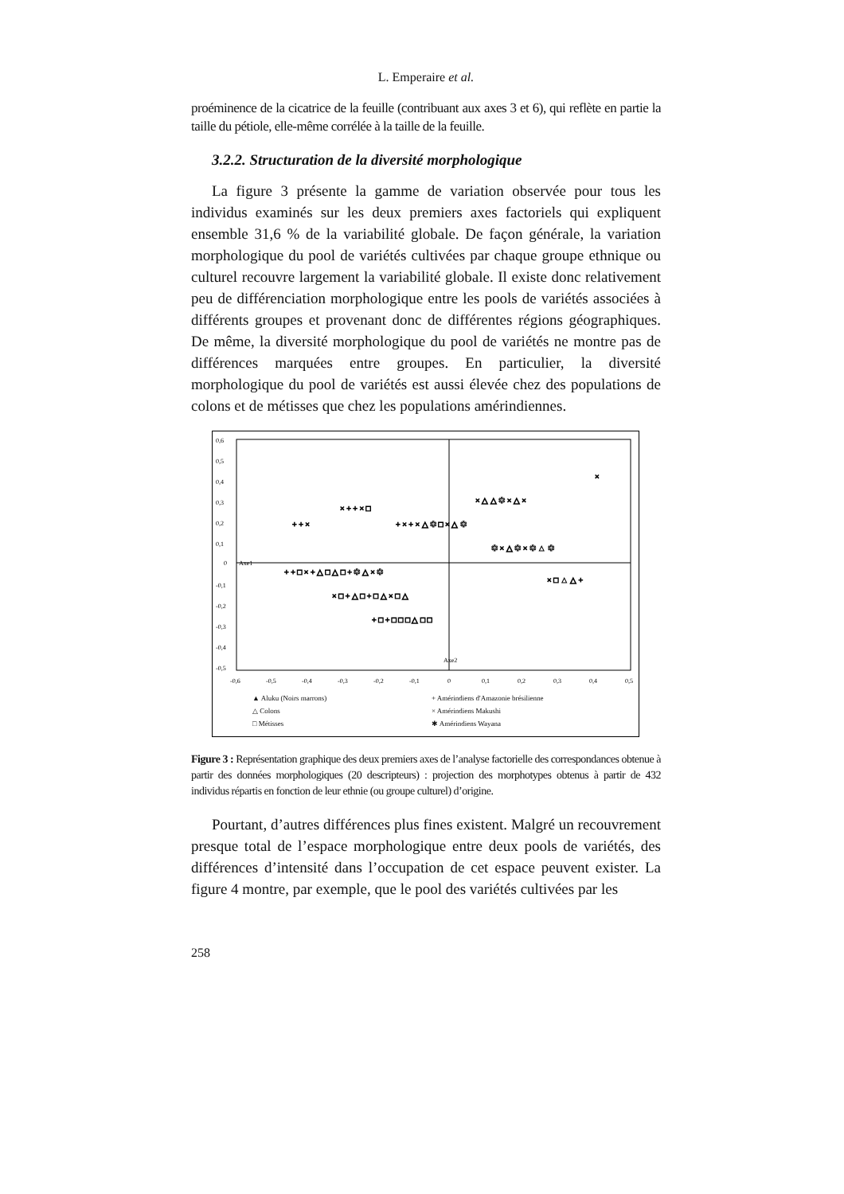L. Emperaire et al.
proéminence de la cicatrice de la feuille (contribuant aux axes 3 et 6), qui reflète en partie la taille du pétiole, elle-même corrélée à la taille de la feuille.
3.2.2. Structuration de la diversité morphologique
La figure 3 présente la gamme de variation observée pour tous les individus examinés sur les deux premiers axes factoriels qui expliquent ensemble 31,6 % de la variabilité globale. De façon générale, la variation morphologique du pool de variétés cultivées par chaque groupe ethnique ou culturel recouvre largement la variabilité globale. Il existe donc relativement peu de différenciation morphologique entre les pools de variétés associées à différents groupes et provenant donc de différentes régions géographiques. De même, la diversité morphologique du pool de variétés ne montre pas de différences marquées entre groupes. En particulier, la diversité morphologique du pool de variétés est aussi élevée chez des populations de colons et de métisses que chez les populations amérindiennes.
0,6
0,5
0,4
0,3
0,2
0,1
0
-0,1
-0,2
-0,3
-0,4
-0,5
-0,6
-0,5
-0,4
-0,3
-0,2
-0,1
0
0,1
0,2
0,3
0,4
0,5
Axe1
Axe2
+ + ×
× + + × □
+ × + × △ ✱ □ × △ ✱
× △ △ ✱ × △ ×
+ + □ × + △ □ △ □ + ✱ △ × ✱
× □ + △ □ + □ △ × □ △
+ □ + □ □ □ △ □ □
✱ × △ ✱ × ✱ ▲ ✱
× □ ▲ △ +
×
▲ Aluku (Noirs marrons) + Amérindiens d'Amazonie brésilienne △ Colons × Amérindiens Makushi □ Métisses ✱ Amérindiens Wayana
Figure 3 : Représentation graphique des deux premiers axes de l’analyse factorielle des correspondances obtenue à partir des données morphologiques (20 descripteurs) : projection des morphotypes obtenus à partir de 432 individus répartis en fonction de leur ethnie (ou groupe culturel) d’origine.
Pourtant, d’autres différences plus fines existent. Malgré un recouvrement presque total de l’espace morphologique entre deux pools de variétés, des différences d’intensité dans l’occupation de cet espace peuvent exister. La figure 4 montre, par exemple, que le pool des variétés cultivées par les
258